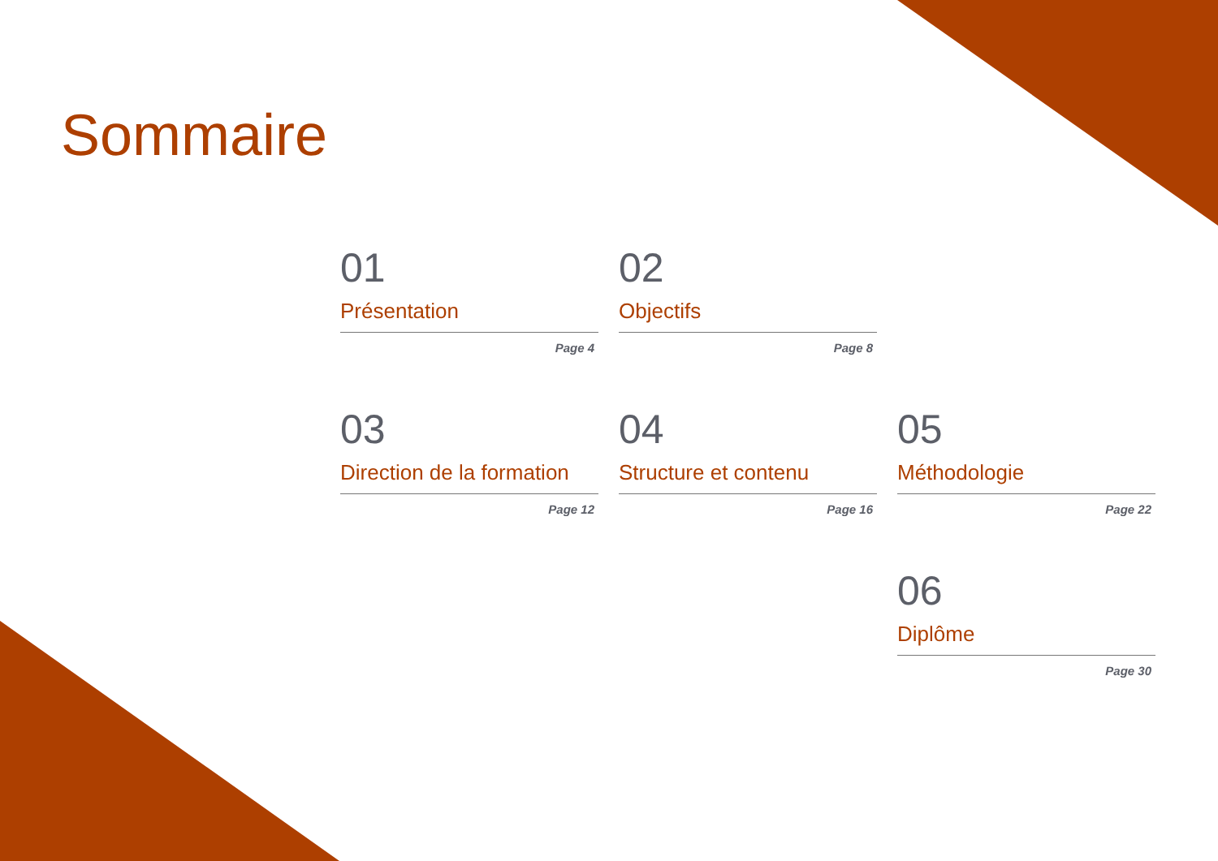Sommaire
01
Présentation
Page 4
02
Objectifs
Page 8
03
Direction de la formation
Page 12
04
Structure et contenu
Page 16
05
Méthodologie
Page 22
06
Diplôme
Page 30